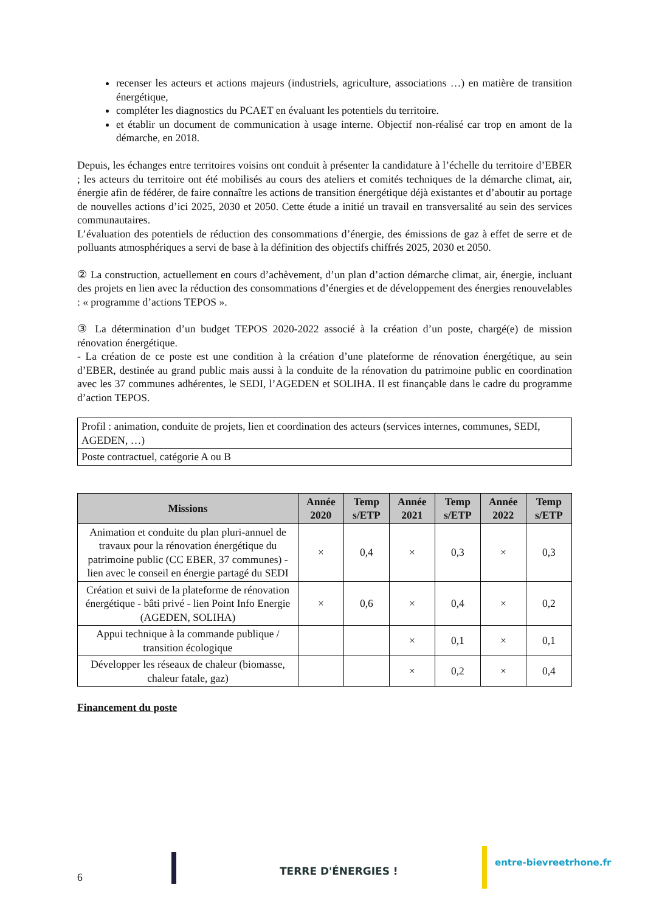recenser les acteurs et actions majeurs (industriels, agriculture, associations …) en matière de transition énergétique,
compléter les diagnostics du PCAET en évaluant les potentiels du territoire.
et établir un document de communication à usage interne. Objectif non-réalisé car trop en amont de la démarche, en 2018.
Depuis, les échanges entre territoires voisins ont conduit à présenter la candidature à l’échelle du territoire d’EBER ; les acteurs du territoire ont été mobilisés au cours des ateliers et comités techniques de la démarche climat, air, énergie afin de fédérer, de faire connaître les actions de transition énergétique déjà existantes et d’aboutir au portage de nouvelles actions d’ici 2025, 2030 et 2050. Cette étude a initié un travail en transversalité au sein des services communautaires.
L’évaluation des potentiels de réduction des consommations d’énergie, des émissions de gaz à effet de serre et de polluants atmosphériques a servi de base à la définition des objectifs chiffrés 2025, 2030 et 2050.
② La construction, actuellement en cours d’achèvement, d’un plan d’action démarche climat, air, énergie, incluant des projets en lien avec la réduction des consommations d’énergies et de développement des énergies renouvelables : « programme d’actions TEPOS ».
③ La détermination d’un budget TEPOS 2020-2022 associé à la création d’un poste, chargé(e) de mission rénovation énergétique.
- La création de ce poste est une condition à la création d’une plateforme de rénovation énergétique, au sein d’EBER, destinée au grand public mais aussi à la conduite de la rénovation du patrimoine public en coordination avec les 37 communes adhérentes, le SEDI, l’AGEDEN et SOLIHA. Il est finançable dans le cadre du programme d’action TEPOS.
| Profil : animation, conduite de projets, lien et coordination des acteurs (services internes, communes, SEDI, AGEDEN, …) |
| Poste contractuel, catégorie A ou B |
| Missions | Année 2020 | Temp s/ETP | Année 2021 | Temp s/ETP | Année 2022 | Temp s/ETP |
| --- | --- | --- | --- | --- | --- | --- |
| Animation et conduite du plan pluri-annuel de travaux pour la rénovation énergétique du patrimoine public (CC EBER, 37 communes) - lien avec le conseil en énergie partagé du SEDI | × | 0,4 | × | 0,3 | × | 0,3 |
| Création et suivi de la plateforme de rénovation énergétique - bâti privé - lien Point Info Energie (AGEDEN, SOLIHA) | × | 0,6 | × | 0,4 | × | 0,2 |
| Appui technique à la commande publique / transition écologique | | | × | 0,1 | × | 0,1 |
| Développer les réseaux de chaleur (biomasse, chaleur fatale, gaz) | | | × | 0,2 | × | 0,4 |
Financement du poste
6 TERRE D'ÉNERGIES !
entre-bievreetrhone.fr